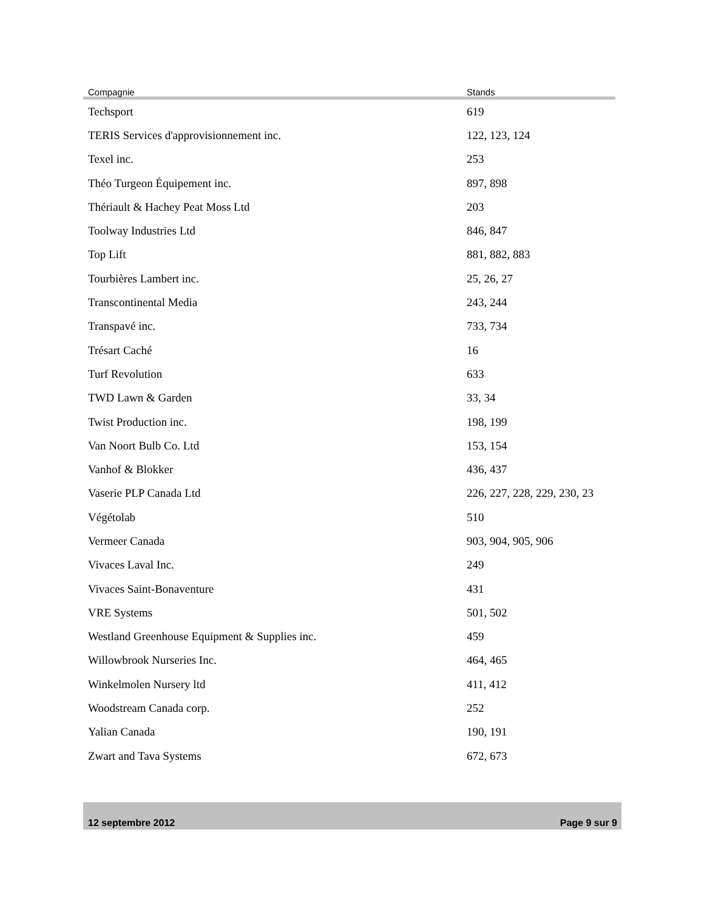| Compagnie | Stands |
| --- | --- |
| Techsport | 619 |
| TERIS Services d'approvisionnement inc. | 122, 123, 124 |
| Texel inc. | 253 |
| Théo Turgeon Équipement inc. | 897, 898 |
| Thériault & Hachey Peat Moss Ltd | 203 |
| Toolway Industries Ltd | 846, 847 |
| Top Lift | 881, 882, 883 |
| Tourbières Lambert inc. | 25, 26, 27 |
| Transcontinental Media | 243, 244 |
| Transpavé inc. | 733, 734 |
| Trésart Caché | 16 |
| Turf Revolution | 633 |
| TWD Lawn & Garden | 33, 34 |
| Twist Production inc. | 198, 199 |
| Van Noort Bulb Co. Ltd | 153, 154 |
| Vanhof & Blokker | 436, 437 |
| Vaserie PLP Canada Ltd | 226, 227, 228, 229, 230, 23 |
| Végétolab | 510 |
| Vermeer Canada | 903, 904, 905, 906 |
| Vivaces Laval Inc. | 249 |
| Vivaces Saint-Bonaventure | 431 |
| VRE Systems | 501, 502 |
| Westland Greenhouse Equipment & Supplies inc. | 459 |
| Willowbrook Nurseries Inc. | 464, 465 |
| Winkelmolen Nursery ltd | 411, 412 |
| Woodstream Canada corp. | 252 |
| Yalian Canada | 190, 191 |
| Zwart and Tava Systems | 672, 673 |
12 septembre 2012 Page 9 sur 9